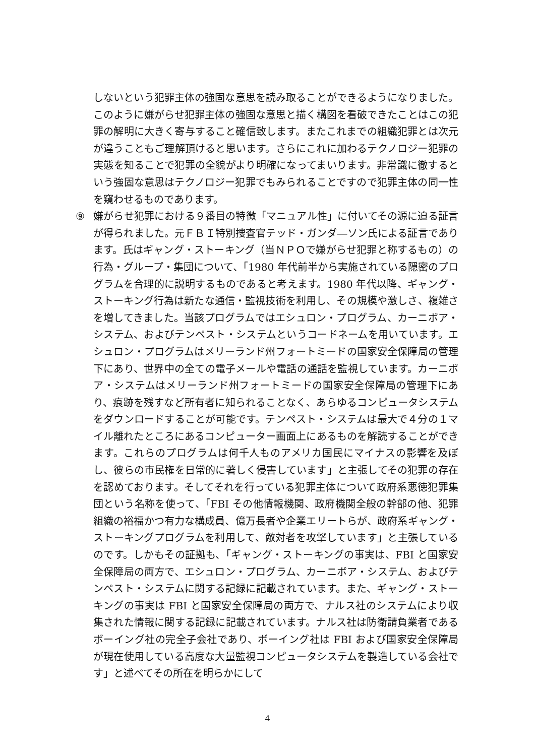しないという犯罪主体の強固な意思を読み取ることができるようになりました。このように嫌がらせ犯罪主体の強固な意思と描く構図を看破できたことはこの犯罪の解明に大きく寄与すること確信致します。またこれまでの組織犯罪とは次元が違うこともご理解頂けると思います。さらにこれに加わるテクノロジー犯罪の実態を知ることで犯罪の全貌がより明確になってまいります。非常識に徹するという強固な意思はテクノロジー犯罪でもみられることですので犯罪主体の同一性を窺わせるものであります。
⑨ 嫌がらせ犯罪における９番目の特徴「マニュアル性」に付いてその源に迫る証言が得られました。元ＦＢＩ特別捜査官テッド・ガンダ―ソン氏による証言であります。氏はギャング・ストーキング（当ＮＰＯで嫌がらせ犯罪と称するもの）の行為・グループ・集団について、「1980 年代前半から実施されている隠密のプログラムを合理的に説明するものであると考えます。1980 年代以降、ギャング・ストーキング行為は新たな通信・監視技術を利用し、その規模や激しさ、複雑さを増してきました。当該プログラムではエシュロン・プログラム、カーニボア・システム、およびテンペスト・システムというコードネームを用いています。エシュロン・プログラムはメリーランド州フォートミードの国家安全保障局の管理下にあり、世界中の全ての電子メールや電話の通話を監視しています。カーニボア・システムはメリーランド州フォートミードの国家安全保障局の管理下にあり、痕跡を残すなど所有者に知られることなく、あらゆるコンピュータシステムをダウンロードすることが可能です。テンペスト・システムは最大で４分の１マイル離れたところにあるコンピューター画面上にあるものを解読することができます。これらのプログラムは何千人ものアメリカ国民にマイナスの影響を及ぼし、彼らの市民権を日常的に著しく侵害しています」と主張してその犯罪の存在を認めております。そしてそれを行っている犯罪主体について政府系悪徳犯罪集団という名称を使って、「FBI その他情報機関、政府機関全般の幹部の他、犯罪組織の裕福かつ有力な構成員、億万長者や企業エリートらが、政府系ギャング・ストーキングプログラムを利用して、敵対者を攻撃しています」と主張しているのです。しかもその証拠も、「ギャング・ストーキングの事実は、FBI と国家安全保障局の両方で、エシュロン・プログラム、カーニボア・システム、およびテンペスト・システムに関する記録に記載されています。また、ギャング・ストーキングの事実は FBI と国家安全保障局の両方で、ナルス社のシステムにより収集された情報に関する記録に記載されています。ナルス社は防衛請負業者であるボーイング社の完全子会社であり、ボーイング社は FBI および国家安全保障局が現在使用している高度な大量監視コンピュータシステムを製造している会社です」と述べてその所在を明らかにして
4